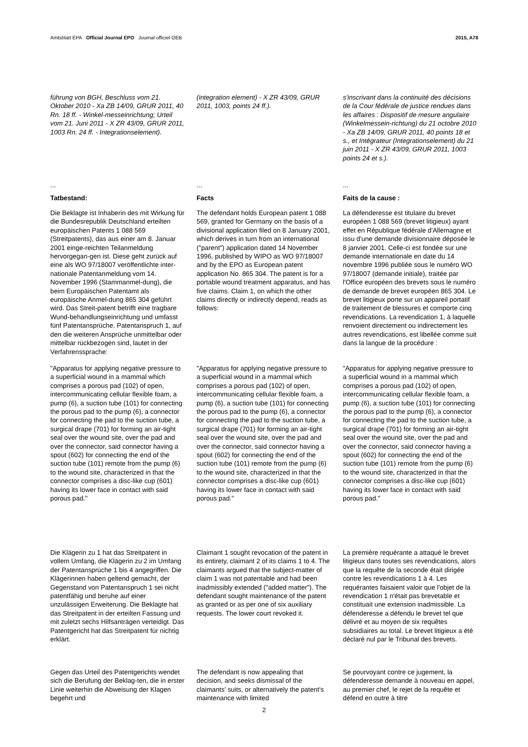Amtsblatt EPA Official Journal EPO Journal officiel OEB 2015, A78
führung von BGH, Beschluss vom 21. Oktober 2010 - Xa ZB 14/09, GRUR 2011, 40 Rn. 18 ff. - Winkel-messeinrichtung; Urteil vom 21. Juni 2011 - X ZR 43/09, GRUR 2011, 1003 Rn. 24 ff. - Integrationselement).
(integration element) - X ZR 43/09, GRUR 2011, 1003, points 24 ff.).
s'inscrivant dans la continuité des décisions de la Cour fédérale de justice rendues dans les affaires : Dispositif de mesure angulaire (Winkelmessein-richtung) du 21 octobre 2010 - Xa ZB 14/09, GRUR 2011, 40 points 18 et s., et Intégrateur (Integrationselement) du 21 juin 2011 - X ZR 43/09, GRUR 2011, 1003 points 24 et s.).
...
...
...
Tatbestand:
Facts
Faits de la cause :
Die Beklagte ist Inhaberin des mit Wirkung für die Bundesrepublik Deutschland erteilten europäischen Patents 1 088 569 (Streitpatents), das aus einer am 8. Januar 2001 einge-reichten Teilanmeldung hervorgegan-gen ist. Diese geht zurück auf eine als WO 97/18007 veröffentlichte inter-nationale Patentanmeldung vom 14. November 1996 (Stammanmel-dung), die beim Europäischen Patentamt als europäische Anmel-dung 865 304 geführt wird. Das Streit-patent betrifft eine tragbare Wund-behandlungseinrichtung und umfasst fünf Patentansprüche. Patentanspruch 1, auf den die weiteren Ansprüche unmittelbar oder mittelbar rückbezogen sind, lautet in der Verfahrenssprache:
The defendant holds European patent 1 088 569, granted for Germany on the basis of a divisional application filed on 8 January 2001, which derives in turn from an international ("parent") application dated 14 November 1996, published by WIPO as WO 97/18007 and by the EPO as European patent application No. 865 304. The patent is for a portable wound treatment apparatus, and has five claims. Claim 1, on which the other claims directly or indirectly depend, reads as follows:
La défenderesse est titulaire du brevet européen 1 088 569 (brevet litigieux) ayant effet en République fédérale d'Allemagne et issu d'une demande divisionnaire déposée le 8 janvier 2001. Celle-ci est fondée sur une demande internationale en date du 14 novembre 1996 publiée sous le numéro WO 97/18007 (demande initiale), traitée par l'Office européen des brevets sous le numéro de demande de brevet européen 865 304. Le brevet litigieux porte sur un appareil portatif de traitement de blessures et comporte cinq revendications. La revendication 1, à laquelle renvoient directement ou indirectement les autres revendications, est libellée comme suit dans la langue de la procédure :
"Apparatus for applying negative pressure to a superficial wound in a mammal which comprises a porous pad (102) of open, intercommunicating cellular flexible foam, a pump (6), a suction tube (101) for connecting the porous pad to the pump (6), a connector for connecting the pad to the suction tube, a surgical drape (701) for forming an air-tight seal over the wound site, over the pad and over the connector, said connector having a spout (602) for connecting the end of the suction tube (101) remote from the pump (6) to the wound site, characterized in that the connector comprises a disc-like cup (601) having its lower face in contact with said porous pad."
"Apparatus for applying negative pressure to a superficial wound in a mammal which comprises a porous pad (102) of open, intercommunicating cellular flexible foam, a pump (6), a suction tube (101) for connecting the porous pad to the pump (6), a connector for connecting the pad to the suction tube, a surgical drape (701) for forming an air-tight seal over the wound site, over the pad and over the connector, said connector having a spout (602) for connecting the end of the suction tube (101) remote from the pump (6) to the wound site, characterized in that the connector comprises a disc-like cup (601) having its lower face in contact with said porous pad."
"Apparatus for applying negative pressure to a superficial wound in a mammal which comprises a porous pad (102) of open, intercommunicating cellular flexible foam, a pump (6), a suction tube (101) for connecting the porous pad to the pump (6), a connector for connecting the pad to the suction tube, a surgical drape (701) for forming an air-tight seal over the wound site, over the pad and over the connector, said connector having a spout (602) for connecting the end of the suction tube (101) remote from the pump (6) to the wound site, characterized in that the connector comprises a disc-like cup (601) having its lower face in contact with said porous pad."
Die Klägerin zu 1 hat das Streitpatent in vollem Umfang, die Klägerin zu 2 im Umfang der Patentansprüche 1 bis 4 angegriffen. Die Klägerinnen haben geltend gemacht, der Gegenstand von Patentanspruch 1 sei nicht patentfähig und beruhe auf einer unzulässigen Erweiterung. Die Beklagte hat das Streitpatent in der erteilten Fassung und mit zuletzt sechs Hilfsanträgen verteidigt. Das Patentgericht hat das Streitpatent für nichtig erklärt.
Claimant 1 sought revocation of the patent in its entirety, claimant 2 of its claims 1 to 4. The claimants argued that the subject-matter of claim 1 was not patentable and had been inadmissibly extended ("added matter"). The defendant sought maintenance of the patent as granted or as per one of six auxiliary requests. The lower court revoked it.
La première requérante a attaqué le brevet litigieux dans toutes ses revendications, alors que la requête de la seconde était dirigée contre les revendications 1 à 4. Les requérantes faisaient valoir que l'objet de la revendication 1 n'était pas brevetable et constituait une extension inadmissible. La défenderesse a défendu le brevet tel que délivré et au moyen de six requêtes subsidiaires au total. Le brevet litigieux a été déclaré nul par le Tribunal des brevets.
Gegen das Urteil des Patentgerichts wendet sich die Berufung der Beklag-ten, die in erster Linie weiterhin die Abweisung der Klagen begehrt und
The defendant is now appealing that decision, and seeks dismissal of the claimants' suits, or alternatively the patent's maintenance with limited
Se pourvoyant contre ce jugement, la défenderesse demande à nouveau en appel, au premier chef, le rejet de la requête et défend en outre à titre
2